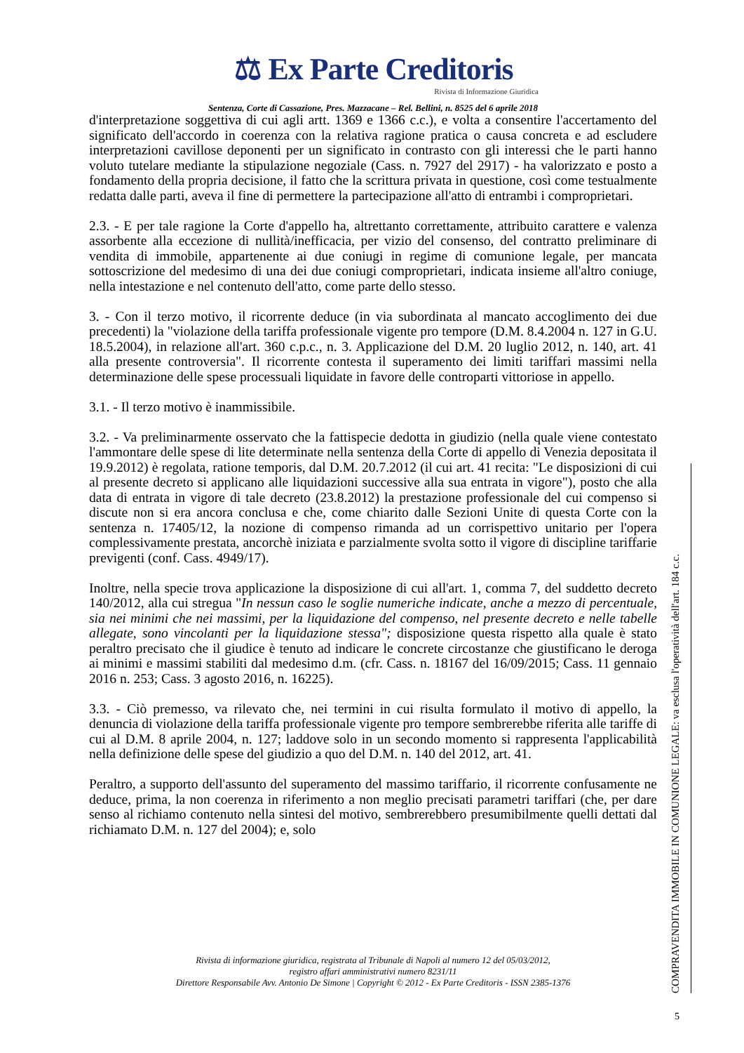⚖ Ex Parte Creditoris
Rivista di Informazione Giuridica
Sentenza, Corte di Cassazione, Pres. Mazzacane – Rel. Bellini, n. 8525 del 6 aprile 2018
d'interpretazione soggettiva di cui agli artt. 1369 e 1366 c.c.), e volta a consentire l'accertamento del significato dell'accordo in coerenza con la relativa ragione pratica o causa concreta e ad escludere interpretazioni cavillose deponenti per un significato in contrasto con gli interessi che le parti hanno voluto tutelare mediante la stipulazione negoziale (Cass. n. 7927 del 2917) - ha valorizzato e posto a fondamento della propria decisione, il fatto che la scrittura privata in questione, così come testualmente redatta dalle parti, aveva il fine di permettere la partecipazione all'atto di entrambi i comproprietari.
2.3. - E per tale ragione la Corte d'appello ha, altrettanto correttamente, attribuito carattere e valenza assorbente alla eccezione di nullità/inefficacia, per vizio del consenso, del contratto preliminare di vendita di immobile, appartenente ai due coniugi in regime di comunione legale, per mancata sottoscrizione del medesimo di una dei due coniugi comproprietari, indicata insieme all'altro coniuge, nella intestazione e nel contenuto dell'atto, come parte dello stesso.
3. - Con il terzo motivo, il ricorrente deduce (in via subordinata al mancato accoglimento dei due precedenti) la "violazione della tariffa professionale vigente pro tempore (D.M. 8.4.2004 n. 127 in G.U. 18.5.2004), in relazione all'art. 360 c.p.c., n. 3. Applicazione del D.M. 20 luglio 2012, n. 140, art. 41 alla presente controversia". Il ricorrente contesta il superamento dei limiti tariffari massimi nella determinazione delle spese processuali liquidate in favore delle controparti vittoriose in appello.
3.1. - Il terzo motivo è inammissibile.
3.2. - Va preliminarmente osservato che la fattispecie dedotta in giudizio (nella quale viene contestato l'ammontare delle spese di lite determinate nella sentenza della Corte di appello di Venezia depositata il 19.9.2012) è regolata, ratione temporis, dal D.M. 20.7.2012 (il cui art. 41 recita: "Le disposizioni di cui al presente decreto si applicano alle liquidazioni successive alla sua entrata in vigore"), posto che alla data di entrata in vigore di tale decreto (23.8.2012) la prestazione professionale del cui compenso si discute non si era ancora conclusa e che, come chiarito dalle Sezioni Unite di questa Corte con la sentenza n. 17405/12, la nozione di compenso rimanda ad un corrispettivo unitario per l'opera complessivamente prestata, ancorchè iniziata e parzialmente svolta sotto il vigore di discipline tariffarie previgenti (conf. Cass. 4949/17).
Inoltre, nella specie trova applicazione la disposizione di cui all'art. 1, comma 7, del suddetto decreto 140/2012, alla cui stregua "In nessun caso le soglie numeriche indicate, anche a mezzo di percentuale, sia nei minimi che nei massimi, per la liquidazione del compenso, nel presente decreto e nelle tabelle allegate, sono vincolanti per la liquidazione stessa"; disposizione questa rispetto alla quale è stato peraltro precisato che il giudice è tenuto ad indicare le concrete circostanze che giustificano le deroga ai minimi e massimi stabiliti dal medesimo d.m. (cfr. Cass. n. 18167 del 16/09/2015; Cass. 11 gennaio 2016 n. 253; Cass. 3 agosto 2016, n. 16225).
3.3. - Ciò premesso, va rilevato che, nei termini in cui risulta formulato il motivo di appello, la denuncia di violazione della tariffa professionale vigente pro tempore sembrerebbe riferita alle tariffe di cui al D.M. 8 aprile 2004, n. 127; laddove solo in un secondo momento si rappresenta l'applicabilità nella definizione delle spese del giudizio a quo del D.M. n. 140 del 2012, art. 41.
Peraltro, a supporto dell'assunto del superamento del massimo tariffario, il ricorrente confusamente ne deduce, prima, la non coerenza in riferimento a non meglio precisati parametri tariffari (che, per dare senso al richiamo contenuto nella sintesi del motivo, sembrerebbero presumibilmente quelli dettati dal richiamato D.M. n. 127 del 2004); e, solo
Rivista di informazione giuridica, registrata al Tribunale di Napoli al numero 12 del 05/03/2012,
registro affari amministrativi numero 8231/11
Direttore Responsabile Avv. Antonio De Simone | Copyright © 2012 - Ex Parte Creditoris - ISSN 2385-1376
COMPRAVENDITA IMMOBILE IN COMUNIONE LEGALE: va esclusa l'operatività dell'art. 184 c.c.
5